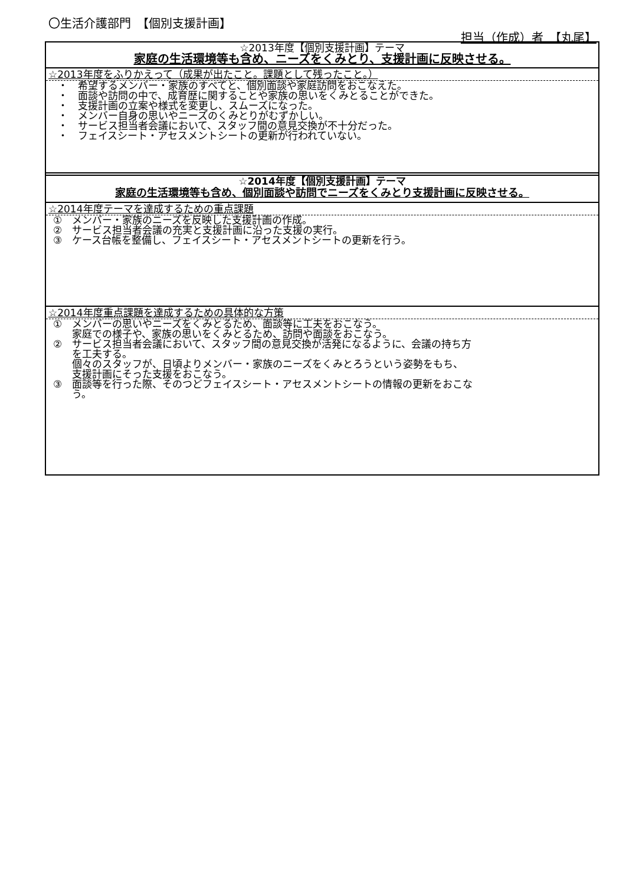〇生活介護部門　【個別支援計画】
担当（作成）者　【丸尾】
☆2013年度【個別支援計画】テーマ
家庭の生活環境等も含め、ニーズをくみとり、支援計画に反映させる。
☆2013年度をふりかえって（成果が出たこと。課題として残ったこと。）
・　希望するメンバー・家族のすべてと、個別面談や家庭訪問をおこなえた。
・　面談や訪問の中で、成育歴に関することや家族の思いをくみとることができた。
・　支援計画の立案や様式を変更し、スムーズになった。
・　メンバー自身の思いやニーズのくみとりがむずかしい。
・　サービス担当者会議において、スタッフ間の意見交換が不十分だった。
・　フェイスシート・アセスメントシートの更新が行われていない。
☆2014年度【個別支援計画】テーマ
家庭の生活環境等も含め、個別面談や訪問でニーズをくみとり支援計画に反映させる。
☆2014年度テーマを達成するための重点課題
①　メンバー・家族のニーズを反映した支援計画の作成。
②　サービス担当者会議の充実と支援計画に沿った支援の実行。
③　ケース台帳を整備し、フェイスシート・アセスメントシートの更新を行う。
☆2014年度重点課題を達成するための具体的な方策
①　メンバーの思いやニーズをくみとるため、面談等に工夫をおこなう。
家庭での様子や、家族の思いをくみとるため、訪問や面談をおこなう。
②　サービス担当者会議において、スタッフ間の意見交換が活発になるように、会議の持ち方
を工夫する。
個々のスタッフが、日頃よりメンバー・家族のニーズをくみとろうという姿勢をもち、
支援計画にそった支援をおこなう。
③　面談等を行った際、そのつどフェイスシート・アセスメントシートの情報の更新をおこな
う。